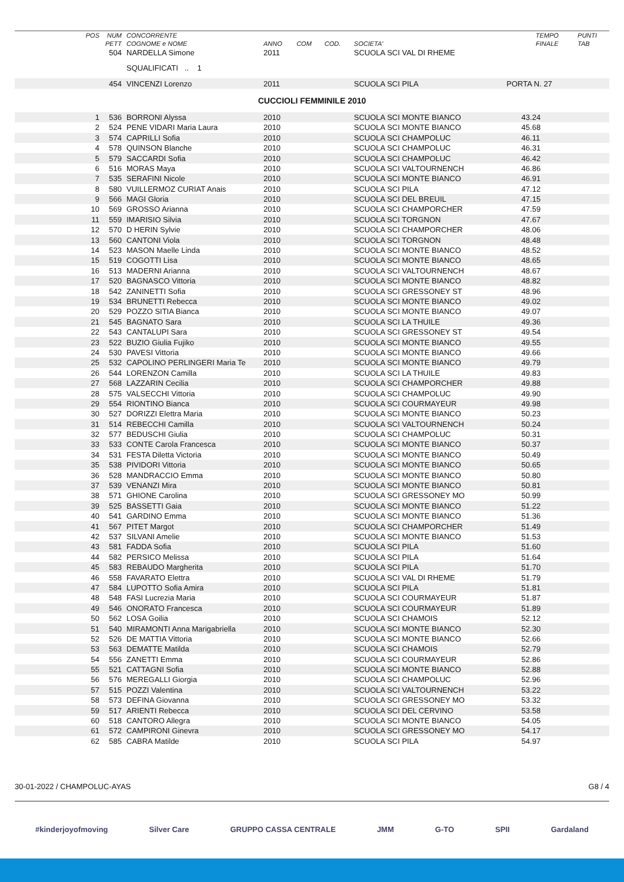| POS | NUM | CONCORRENTE | | | | | | TEMPO | PUNTI |
| --- | --- | --- | --- | --- | --- | --- | --- | --- | --- |
| | PETT | COGNOME e NOME | ANNO | COM | COD. | SOCIETA' | | FINALE | TAB |
| | 504 | NARDELLA Simone | 2011 | | | SCUOLA SCI VAL DI RHEME | | | |
| | | SQUALIFICATI .. 1 | | | | | | | |
| | 454 | VINCENZI Lorenzo | 2011 | | | SCUOLA SCI PILA | PORTA N. 27 | | |
| CUCCIOLI FEMMINILE 2010 | | | | | | | | | |
| 1 | 536 | BORRONI Alyssa | 2010 | | | SCUOLA SCI MONTE BIANCO | | 43.24 | |
| 2 | 524 | PENE VIDARI Maria Laura | 2010 | | | SCUOLA SCI MONTE BIANCO | | 45.68 | |
| 3 | 574 | CAPRILLI Sofia | 2010 | | | SCUOLA SCI CHAMPOLUC | | 46.11 | |
| 4 | 578 | QUINSON Blanche | 2010 | | | SCUOLA SCI CHAMPOLUC | | 46.31 | |
| 5 | 579 | SACCARDI Sofia | 2010 | | | SCUOLA SCI CHAMPOLUC | | 46.42 | |
| 6 | 516 | MORAS Maya | 2010 | | | SCUOLA SCI VALTOURNENCH | | 46.86 | |
| 7 | 535 | SERAFINI Nicole | 2010 | | | SCUOLA SCI MONTE BIANCO | | 46.91 | |
| 8 | 580 | VUILLERMOZ CURIAT Anais | 2010 | | | SCUOLA SCI PILA | | 47.12 | |
| 9 | 566 | MAGI Gloria | 2010 | | | SCUOLA SCI DEL BREUIL | | 47.15 | |
| 10 | 569 | GROSSO Arianna | 2010 | | | SCUOLA SCI CHAMPORCHER | | 47.59 | |
| 11 | 559 | IMARISIO Silvia | 2010 | | | SCUOLA SCI TORGNON | | 47.67 | |
| 12 | 570 | D HERIN Sylvie | 2010 | | | SCUOLA SCI CHAMPORCHER | | 48.06 | |
| 13 | 560 | CANTONI Viola | 2010 | | | SCUOLA SCI TORGNON | | 48.48 | |
| 14 | 523 | MASON Maelle Linda | 2010 | | | SCUOLA SCI MONTE BIANCO | | 48.52 | |
| 15 | 519 | COGOTTI Lisa | 2010 | | | SCUOLA SCI MONTE BIANCO | | 48.65 | |
| 16 | 513 | MADERNI Arianna | 2010 | | | SCUOLA SCI VALTOURNENCH | | 48.67 | |
| 17 | 520 | BAGNASCO Vittoria | 2010 | | | SCUOLA SCI MONTE BIANCO | | 48.82 | |
| 18 | 542 | ZANINETTI Sofia | 2010 | | | SCUOLA SCI GRESSONEY ST | | 48.96 | |
| 19 | 534 | BRUNETTI Rebecca | 2010 | | | SCUOLA SCI MONTE BIANCO | | 49.02 | |
| 20 | 529 | POZZO SITIA Bianca | 2010 | | | SCUOLA SCI MONTE BIANCO | | 49.07 | |
| 21 | 545 | BAGNATO Sara | 2010 | | | SCUOLA SCI LA THUILE | | 49.36 | |
| 22 | 543 | CANTALUPI Sara | 2010 | | | SCUOLA SCI GRESSONEY ST | | 49.54 | |
| 23 | 522 | BUZIO Giulia Fujiko | 2010 | | | SCUOLA SCI MONTE BIANCO | | 49.55 | |
| 24 | 530 | PAVESI Vittoria | 2010 | | | SCUOLA SCI MONTE BIANCO | | 49.66 | |
| 25 | 532 | CAPOLINO PERLINGERI Maria Te | 2010 | | | SCUOLA SCI MONTE BIANCO | | 49.79 | |
| 26 | 544 | LORENZON Camilla | 2010 | | | SCUOLA SCI LA THUILE | | 49.83 | |
| 27 | 568 | LAZZARIN Cecilia | 2010 | | | SCUOLA SCI CHAMPORCHER | | 49.88 | |
| 28 | 575 | VALSECCHI Vittoria | 2010 | | | SCUOLA SCI CHAMPOLUC | | 49.90 | |
| 29 | 554 | RIONTINO Bianca | 2010 | | | SCUOLA SCI COURMAYEUR | | 49.98 | |
| 30 | 527 | DORIZZI Elettra Maria | 2010 | | | SCUOLA SCI MONTE BIANCO | | 50.23 | |
| 31 | 514 | REBECCHI Camilla | 2010 | | | SCUOLA SCI VALTOURNENCH | | 50.24 | |
| 32 | 577 | BEDUSCHI Giulia | 2010 | | | SCUOLA SCI CHAMPOLUC | | 50.31 | |
| 33 | 533 | CONTE Carola Francesca | 2010 | | | SCUOLA SCI MONTE BIANCO | | 50.37 | |
| 34 | 531 | FESTA Diletta Victoria | 2010 | | | SCUOLA SCI MONTE BIANCO | | 50.49 | |
| 35 | 538 | PIVIDORI Vittoria | 2010 | | | SCUOLA SCI MONTE BIANCO | | 50.65 | |
| 36 | 528 | MANDRACCIO Emma | 2010 | | | SCUOLA SCI MONTE BIANCO | | 50.80 | |
| 37 | 539 | VENANZI Mira | 2010 | | | SCUOLA SCI MONTE BIANCO | | 50.81 | |
| 38 | 571 | GHIONE Carolina | 2010 | | | SCUOLA SCI GRESSONEY MO | | 50.99 | |
| 39 | 525 | BASSETTI Gaia | 2010 | | | SCUOLA SCI MONTE BIANCO | | 51.22 | |
| 40 | 541 | GARDINO Emma | 2010 | | | SCUOLA SCI MONTE BIANCO | | 51.36 | |
| 41 | 567 | PITET Margot | 2010 | | | SCUOLA SCI CHAMPORCHER | | 51.49 | |
| 42 | 537 | SILVANI Amelie | 2010 | | | SCUOLA SCI MONTE BIANCO | | 51.53 | |
| 43 | 581 | FADDA Sofia | 2010 | | | SCUOLA SCI PILA | | 51.60 | |
| 44 | 582 | PERSICO Melissa | 2010 | | | SCUOLA SCI PILA | | 51.64 | |
| 45 | 583 | REBAUDO Margherita | 2010 | | | SCUOLA SCI PILA | | 51.70 | |
| 46 | 558 | FAVARATO Elettra | 2010 | | | SCUOLA SCI VAL DI RHEME | | 51.79 | |
| 47 | 584 | LUPOTTO Sofia Amira | 2010 | | | SCUOLA SCI PILA | | 51.81 | |
| 48 | 548 | FASI Lucrezia Maria | 2010 | | | SCUOLA SCI COURMAYEUR | | 51.87 | |
| 49 | 546 | ONORATO Francesca | 2010 | | | SCUOLA SCI COURMAYEUR | | 51.89 | |
| 50 | 562 | LOSA Goilia | 2010 | | | SCUOLA SCI CHAMOIS | | 52.12 | |
| 51 | 540 | MIRAMONTI Anna Marigabriella | 2010 | | | SCUOLA SCI MONTE BIANCO | | 52.30 | |
| 52 | 526 | DE MATTIA Vittoria | 2010 | | | SCUOLA SCI MONTE BIANCO | | 52.66 | |
| 53 | 563 | DEMATTE Matilda | 2010 | | | SCUOLA SCI CHAMOIS | | 52.79 | |
| 54 | 556 | ZANETTI Emma | 2010 | | | SCUOLA SCI COURMAYEUR | | 52.86 | |
| 55 | 521 | CATTAGNI Sofia | 2010 | | | SCUOLA SCI MONTE BIANCO | | 52.88 | |
| 56 | 576 | MEREGALLI Giorgia | 2010 | | | SCUOLA SCI CHAMPOLUC | | 52.96 | |
| 57 | 515 | POZZI Valentina | 2010 | | | SCUOLA SCI VALTOURNENCH | | 53.22 | |
| 58 | 573 | DEFINA Giovanna | 2010 | | | SCUOLA SCI GRESSONEY MO | | 53.32 | |
| 59 | 517 | ARIENTI Rebecca | 2010 | | | SCUOLA SCI DEL CERVINO | | 53.58 | |
| 60 | 518 | CANTORO Allegra | 2010 | | | SCUOLA SCI MONTE BIANCO | | 54.05 | |
| 61 | 572 | CAMPIRONI Ginevra | 2010 | | | SCUOLA SCI GRESSONEY MO | | 54.17 | |
| 62 | 585 | CABRA Matilde | 2010 | | | SCUOLA SCI PILA | | 54.97 | |
30-01-2022 / CHAMPOLUC-AYAS G8 / 4
#kinderjoyofmoving Silver Care GRUPPO CASSA CENTRALE JMM G-TO SPII Gardaland